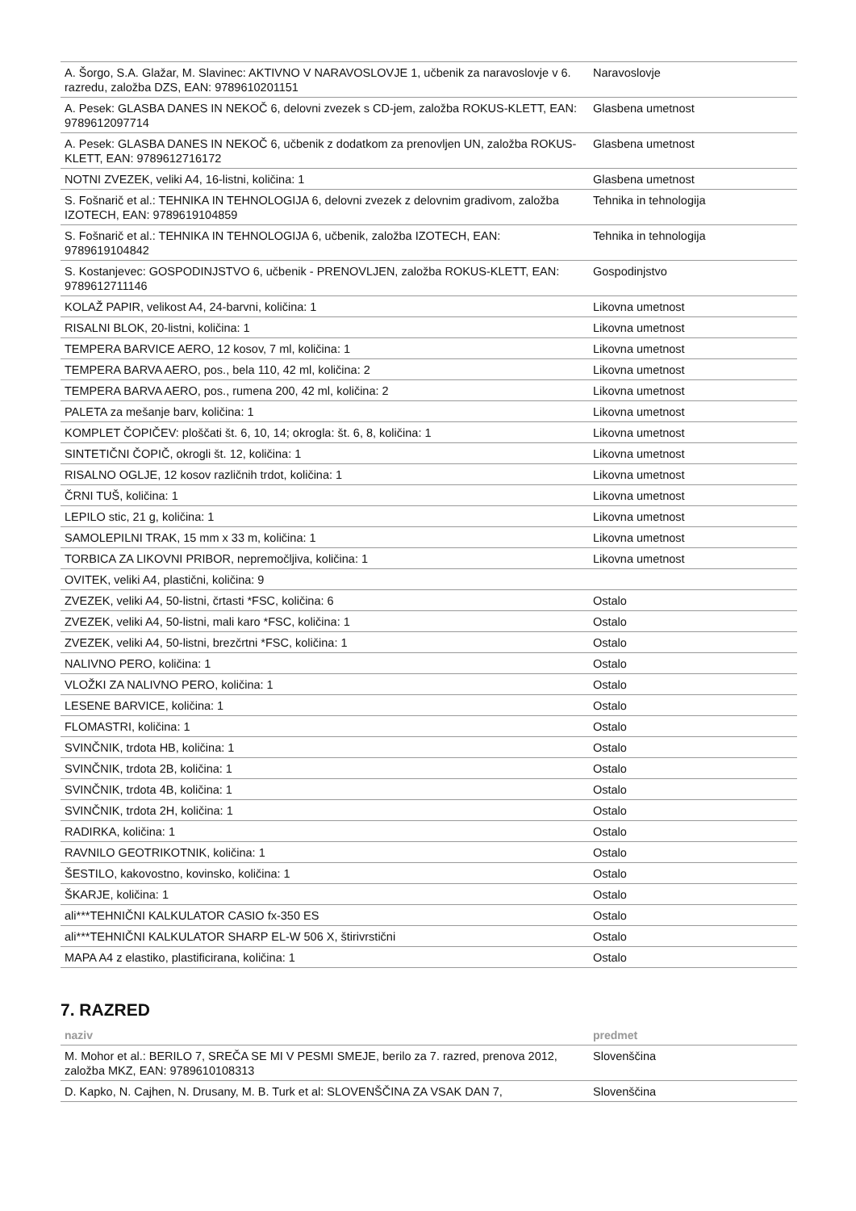| A. Šorgo, S.A. Glažar, M. Slavinec: AKTIVNO V NARAVOSLOVJE 1, učbenik za naravoslovje v 6. razredu, založba DZS, EAN: 9789610201151 | Naravoslovje |
| A. Pesek: GLASBA DANES IN NEKOČ 6, delovni zvezek s CD-jem, založba ROKUS-KLETT, EAN: 9789612097714 | Glasbena umetnost |
| A. Pesek: GLASBA DANES IN NEKOČ 6, učbenik z dodatkom za prenovljen UN, založba ROKUS-KLETT, EAN: 9789612716172 | Glasbena umetnost |
| NOTNI ZVEZEK, veliki A4, 16-listni, količina: 1 | Glasbena umetnost |
| S. Fošnarič et al.: TEHNIKA IN TEHNOLOGIJA 6, delovni zvezek z delovnim gradivom, založba IZOTECH, EAN: 9789619104859 | Tehnika in tehnologija |
| S. Fošnarič et al.: TEHNIKA IN TEHNOLOGIJA 6, učbenik, založba IZOTECH, EAN: 9789619104842 | Tehnika in tehnologija |
| S. Kostanjevec: GOSPODINJSTVO 6, učbenik - PRENOVLJEN, založba ROKUS-KLETT, EAN: 9789612711146 | Gospodinjstvo |
| KOLAŽ PAPIR, velikost A4, 24-barvni, količina: 1 | Likovna umetnost |
| RISALNI BLOK, 20-listni, količina: 1 | Likovna umetnost |
| TEMPERA BARVICE AERO, 12 kosov, 7 ml, količina: 1 | Likovna umetnost |
| TEMPERA BARVA AERO, pos., bela 110, 42 ml, količina: 2 | Likovna umetnost |
| TEMPERA BARVA AERO, pos., rumena 200, 42 ml, količina: 2 | Likovna umetnost |
| PALETA za mešanje barv, količina: 1 | Likovna umetnost |
| KOMPLET ČOPIČEV: ploščati št. 6, 10, 14; okrogla: št. 6, 8, količina: 1 | Likovna umetnost |
| SINTETIČNI ČOPIČ, okrogli št. 12, količina: 1 | Likovna umetnost |
| RISALNO OGLJE, 12 kosov različnih trdot, količina: 1 | Likovna umetnost |
| ČRNI TUŠ, količina: 1 | Likovna umetnost |
| LEPILO stic, 21 g, količina: 1 | Likovna umetnost |
| SAMOLEPILNI TRAK, 15 mm x 33 m, količina: 1 | Likovna umetnost |
| TORBICA ZA LIKOVNI PRIBOR, nepremočljiva, količina: 1 | Likovna umetnost |
| OVITEK, veliki A4, plastični, količina: 9 | |
| ZVEZEK, veliki A4, 50-listni, črtasti *FSC, količina: 6 | Ostalo |
| ZVEZEK, veliki A4, 50-listni, mali karo *FSC, količina: 1 | Ostalo |
| ZVEZEK, veliki A4, 50-listni, brezčrtni *FSC, količina: 1 | Ostalo |
| NALIVNO PERO, količina: 1 | Ostalo |
| VLOŽKI ZA NALIVNO PERO, količina: 1 | Ostalo |
| LESENE BARVICE, količina: 1 | Ostalo |
| FLOMASTRI, količina: 1 | Ostalo |
| SVINČNIK, trdota HB, količina: 1 | Ostalo |
| SVINČNIK, trdota 2B, količina: 1 | Ostalo |
| SVINČNIK, trdota 4B, količina: 1 | Ostalo |
| SVINČNIK, trdota 2H, količina: 1 | Ostalo |
| RADIRKA, količina: 1 | Ostalo |
| RAVNILO GEOTRIKOTNIK, količina: 1 | Ostalo |
| ŠESTILO, kakovostno, kovinsko, količina: 1 | Ostalo |
| ŠKARJE, količina: 1 | Ostalo |
| ali***TEHNIČNI KALKULATOR CASIO fx-350 ES | Ostalo |
| ali***TEHNIČNI KALKULATOR SHARP EL-W 506 X, štirivrstični | Ostalo |
| MAPA A4 z elastiko, plastificirana, količina: 1 | Ostalo |
7. RAZRED
| naziv | predmet |
| --- | --- |
| M. Mohor et al.: BERILO 7, SREČA SE MI V PESMI SMEJE, berilo za 7. razred, prenova 2012, založba MKZ, EAN: 9789610108313 | Slovenščina |
| D. Kapko, N. Cajhen, N. Drusany, M. B. Turk et al: SLOVENŠČINA ZA VSAK DAN 7, | Slovenščina |